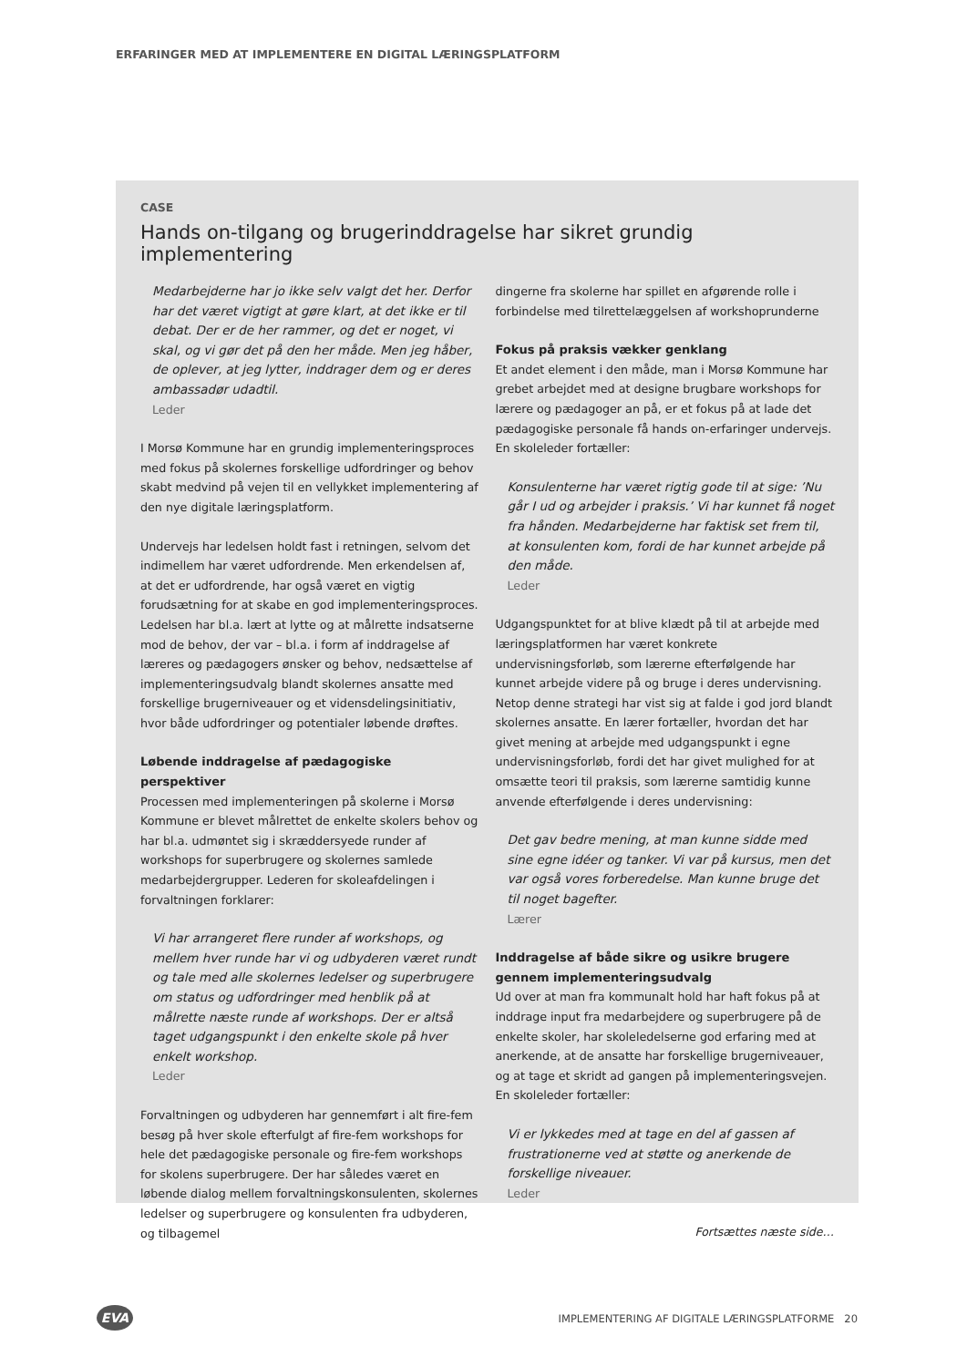ERFARINGER MED AT IMPLEMENTERE EN DIGITAL LÆRINGSPLATFORM
CASE
Hands on-tilgang og brugerinddragelse har sikret grundig implementering
Medarbejderne har jo ikke selv valgt det her. Derfor har det været vigtigt at gøre klart, at det ikke er til debat. Der er de her rammer, og det er noget, vi skal, og vi gør det på den her måde. Men jeg håber, de oplever, at jeg lytter, inddrager dem og er deres ambassadør udadtil.
Leder
I Morsø Kommune har en grundig implementeringsproces med fokus på skolernes forskellige udfordringer og behov skabt medvind på vejen til en vellykket implementering af den nye digitale læringsplatform.
Undervejs har ledelsen holdt fast i retningen, selvom det indimellem har været udfordrende. Men erkendelsen af, at det er udfordrende, har også været en vigtig forudsætning for at skabe en god implementeringsproces. Ledelsen har bl.a. lært at lytte og at målrette indsatserne mod de behov, der var – bl.a. i form af inddragelse af læreres og pædagogers ønsker og behov, nedsættelse af implementeringsudvalg blandt skolernes ansatte med forskellige brugerniveauer og et vidensdelingsinitiativ, hvor både udfordringer og potentialer løbende drøftes.
Løbende inddragelse af pædagogiske perspektiver
Processen med implementeringen på skolerne i Morsø Kommune er blevet målrettet de enkelte skolers behov og har bl.a. udmøntet sig i skræddersyede runder af workshops for superbrugere og skolernes samlede medarbejdergrupper. Lederen for skoleafdelingen i forvaltningen forklarer:
Vi har arrangeret flere runder af workshops, og mellem hver runde har vi og udbyderen været rundt og tale med alle skolernes ledelser og superbrugere om status og udfordringer med henblik på at målrette næste runde af workshops. Der er altså taget udgangspunkt i den enkelte skole på hver enkelt workshop.
Leder
Forvaltningen og udbyderen har gennemført i alt fire-fem besøg på hver skole efterfulgt af fire-fem workshops for hele det pædagogiske personale og fire-fem workshops for skolens superbrugere. Der har således været en løbende dialog mellem forvaltningskonsulenten, skolernes ledelser og superbrugere og konsulenten fra udbyderen, og tilbagemel
dingerne fra skolerne har spillet en afgørende rolle i forbindelse med tilrettelæggelsen af workshoprunderne
Fokus på praksis vækker genklang
Et andet element i den måde, man i Morsø Kommune har grebet arbejdet med at designe brugbare workshops for lærere og pædagoger an på, er et fokus på at lade det pædagogiske personale få hands on-erfaringer undervejs. En skoleleder fortæller:
Konsulenterne har været rigtig gode til at sige: ’Nu går I ud og arbejder i praksis.’ Vi har kunnet få noget fra hånden. Medarbejderne har faktisk set frem til, at konsulenten kom, fordi de har kunnet arbejde på den måde.
Leder
Udgangspunktet for at blive klædt på til at arbejde med læringsplatformen har været konkrete undervisningsforløb, som lærerne efterfølgende har kunnet arbejde videre på og bruge i deres undervisning. Netop denne strategi har vist sig at falde i god jord blandt skolernes ansatte. En lærer fortæller, hvordan det har givet mening at arbejde med udgangspunkt i egne undervisningsforløb, fordi det har givet mulighed for at omsætte teori til praksis, som lærerne samtidig kunne anvende efterfølgende i deres undervisning:
Det gav bedre mening, at man kunne sidde med sine egne idéer og tanker. Vi var på kursus, men det var også vores forberedelse. Man kunne bruge det til noget bagefter.
Lærer
Inddragelse af både sikre og usikre brugere gennem implementeringsudvalg
Ud over at man fra kommunalt hold har haft fokus på at inddrage input fra medarbejdere og superbrugere på de enkelte skoler, har skoleledelserne god erfaring med at anerkende, at de ansatte har forskellige brugerniveauer, og at tage et skridt ad gangen på implementeringsvejen. En skoleleder fortæller:
Vi er lykkedes med at tage en del af gassen af frustrationerne ved at støtte og anerkende de forskellige niveauer.
Leder
Fortsættes næste side…
EVA
IMPLEMENTERING AF DIGITALE LÆRINGSPLATFORME 20